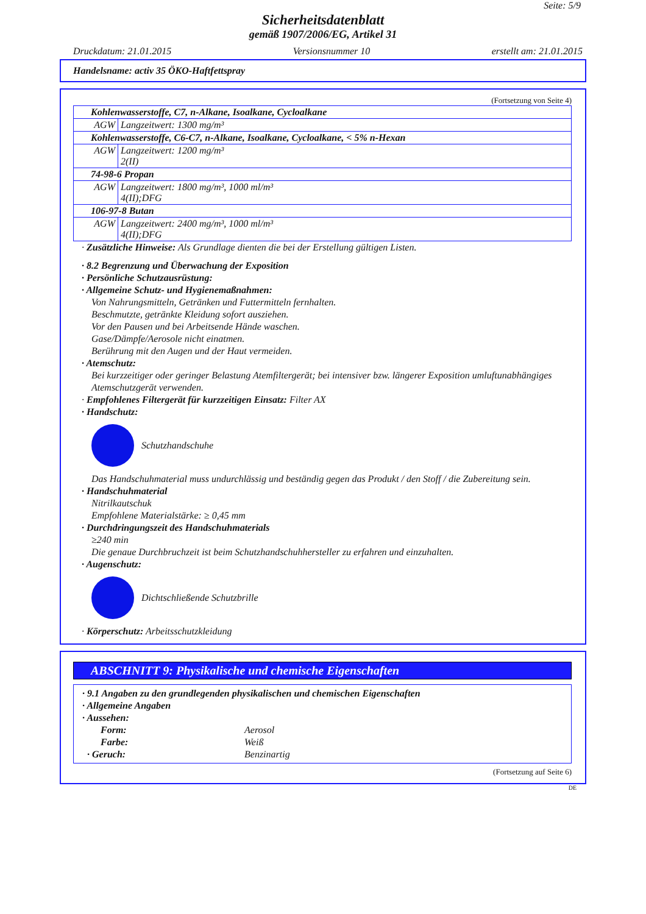Seite: 5/9
Sicherheitsdatenblatt
gemäß 1907/2006/EG, Artikel 31
Druckdatum: 21.01.2015 Versionsnummer 10 erstellt am: 21.01.2015
Handelsname: activ 35 ÖKO-Haftfettspray
(Fortsetzung von Seite 4)
| Kohlenwasserstoffe, C7, n-Alkane, Isoalkane, Cycloalkane | |
| AGW | Langzeitwert: 1300 mg/m³ |
| Kohlenwasserstoffe, C6-C7, n-Alkane, Isoalkane, Cycloalkane, < 5% n-Hexan | |
| AGW | Langzeitwert: 1200 mg/m³ 2(II) |
| 74-98-6 Propan | |
| AGW | Langzeitwert: 1800 mg/m³, 1000 ml/m³ 4(II);DFG |
| 106-97-8 Butan | |
| AGW | Langzeitwert: 2400 mg/m³, 1000 ml/m³ 4(II);DFG |
· Zusätzliche Hinweise: Als Grundlage dienten die bei der Erstellung gültigen Listen.
· 8.2 Begrenzung und Überwachung der Exposition
· Persönliche Schutzausrüstung:
· Allgemeine Schutz- und Hygienemaßnahmen:
Von Nahrungsmitteln, Getränken und Futtermitteln fernhalten.
Beschmutzte, getränkte Kleidung sofort ausziehen.
Vor den Pausen und bei Arbeitsende Hände waschen.
Gase/Dämpfe/Aerosole nicht einatmen.
Berührung mit den Augen und der Haut vermeiden.
· Atemschutz:
Bei kurzzeitiger oder geringer Belastung Atemfiltergerät; bei intensiver bzw. längerer Exposition umluftunabhängiges Atemschutzgerät verwenden.
· Empfohlenes Filtergerät für kurzzeitigen Einsatz: Filter AX
· Handschutz:
Schutzhandschuhe
Das Handschuhmaterial muss undurchlässig und beständig gegen das Produkt / den Stoff / die Zubereitung sein.
· Handschuhmaterial
Nitrilkautschuk
Empfohlene Materialstärke: ≥ 0,45 mm
· Durchdringungszeit des Handschuhmaterials
≥240 min
Die genaue Durchbruchzeit ist beim Schutzhandschuhhersteller zu erfahren und einzuhalten.
· Augenschutz:
Dichtschließende Schutzbrille
· Körperschutz: Arbeitsschutzkleidung
ABSCHNITT 9: Physikalische und chemische Eigenschaften
· 9.1 Angaben zu den grundlegenden physikalischen und chemischen Eigenschaften
· Allgemeine Angaben
· Aussehen:
Form: Aerosol
Farbe: Weiß
· Geruch: Benzinartig
(Fortsetzung auf Seite 6)
DE